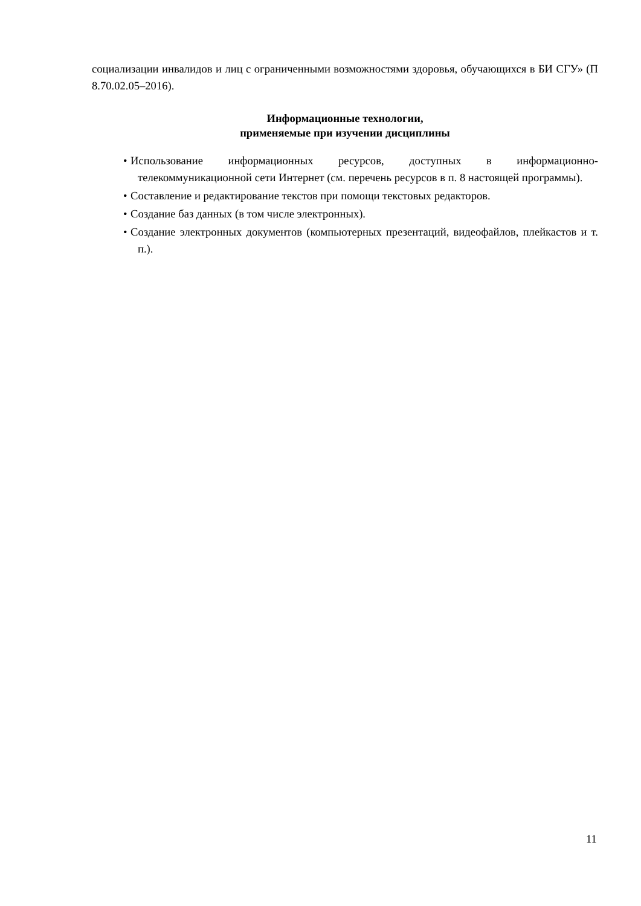социализации инвалидов и лиц с ограниченными возможностями здоровья, обучающихся в БИ СГУ» (П 8.70.02.05–2016).
Информационные технологии,
применяемые при изучении дисциплины
•Использование информационных ресурсов, доступных в информационно-телекоммуникационной сети Интернет (см. перечень ресурсов в п. 8 настоящей программы).
•Составление и редактирование текстов при помощи текстовых редакторов.
•Создание баз данных (в том числе электронных).
•Создание электронных документов (компьютерных презентаций, видеофайлов, плейкастов и т. п.).
11